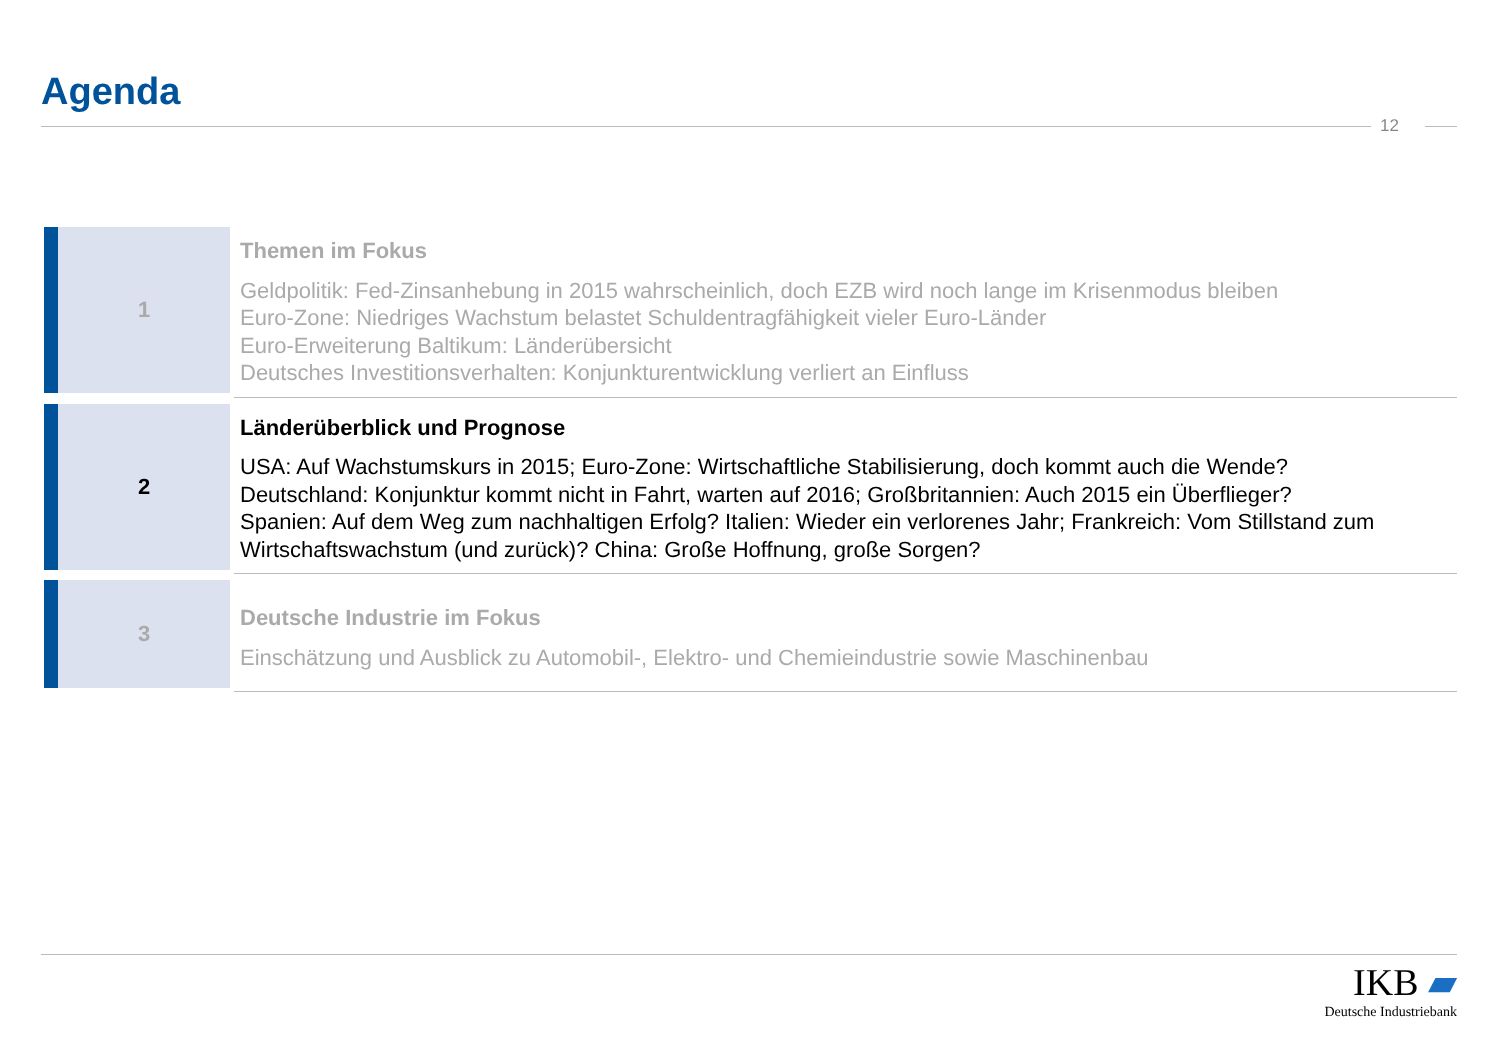Agenda
12
1
Themen im Fokus
Geldpolitik: Fed-Zinsanhebung in 2015 wahrscheinlich, doch EZB wird noch lange im Krisenmodus bleiben
Euro-Zone: Niedriges Wachstum belastet Schuldentragfähigkeit vieler Euro-Länder
Euro-Erweiterung Baltikum: Länderübersicht
Deutsches Investitionsverhalten: Konjunkturentwicklung verliert an Einfluss
2
Länderüberblick und Prognose
USA: Auf Wachstumskurs in 2015; Euro-Zone: Wirtschaftliche Stabilisierung, doch kommt auch die Wende?
Deutschland: Konjunktur kommt nicht in Fahrt, warten auf 2016; Großbritannien: Auch 2015 ein Überflieger?
Spanien: Auf dem Weg zum nachhaltigen Erfolg? Italien: Wieder ein verlorenes Jahr; Frankreich: Vom Stillstand zum Wirtschaftswachstum (und zurück)? China: Große Hoffnung, große Sorgen?
3
Deutsche Industrie im Fokus
Einschätzung und Ausblick zu Automobil-, Elektro- und Chemieindustrie sowie Maschinenbau
IKB ▰
Deutsche Industriebank